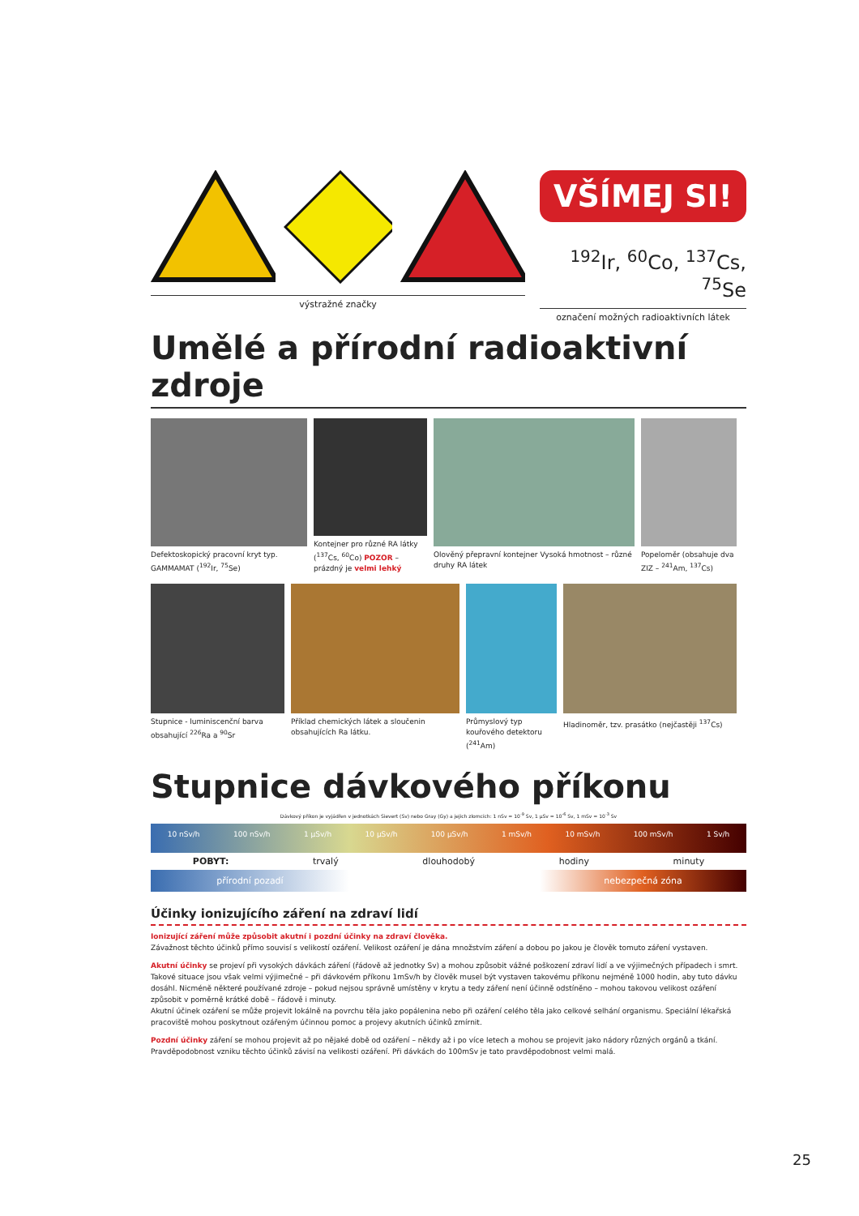výstražné značky
VŠÍMEJ SI!
<sup>192</sup>Ir, <sup>60</sup>Co, <sup>137</sup>Cs, <sup>75</sup>Se
označení možných radioaktivních látek
Umělé a přírodní radioaktivní zdroje
Defektoskopický pracovní kryt typ. GAMMAMAT (<sup>192</sup>Ir, <sup>75</sup>Se)
Kontejner pro různé RA látky (<sup>137</sup>Cs, <sup>60</sup>Co) POZOR – prázdný je velmi lehký
Olověný přepravní kontejner Vysoká hmotnost – různé druhy RA látek
Popeloměr (obsahuje dva ZIZ – <sup>241</sup>Am, <sup>137</sup>Cs)
Stupnice - luminiscenční barva obsahující <sup>226</sup>Ra a <sup>90</sup>Sr
Příklad chemických látek a sloučenin obsahujících Ra látku.
Průmyslový typ kouřového detektoru (<sup>241</sup>Am)
Hladinoměr, tzv. prasátko (nejčastěji <sup>137</sup>Cs)
Stupnice dávkového příkonu
Dávkový příkon je vyjádřen v jednotkách Sievert (Sv) nebo Gray (Gy) a jejich zlomcích: 1 nSv = 10<sup>-9</sup> Sv, 1 µSv = 10<sup>-6</sup> Sv, 1 mSv = 10<sup>-3</sup> Sv
10 nSv/h 100 nSv/h 1 µSv/h 10 µSv/h 100 µSv/h 1 mSv/h 10 mSv/h 100 mSv/h 1 Sv/h
POBYT: trvalý dlouhodobý hodiny minuty
přírodní pozadí nebezpečná zóna
Účinky ionizujícího záření na zdraví lidí
Ionizující záření může způsobit akutní i pozdní účinky na zdraví člověka.
Závažnost těchto účinků přímo souvisí s velikostí ozáření. Velikost ozáření je dána množstvím záření a dobou po jakou je člověk tomuto záření vystaven.
Akutní účinky se projeví při vysokých dávkách záření (řádově až jednotky Sv) a mohou způsobit vážné poškození zdraví lidí a ve výjimečných případech i smrt. Takové situace jsou však velmi výjimečné – při dávkovém příkonu 1mSv/h by člověk musel být vystaven takovému příkonu nejméně 1000 hodin, aby tuto dávku dosáhl. Nicméně některé používané zdroje – pokud nejsou správně umístěny v krytu a tedy záření není účinně odstíněno – mohou takovou velikost ozáření způsobit v poměrně krátké době – řádově i minuty.
Akutní účinek ozáření se může projevit lokálně na povrchu těla jako popálenina nebo při ozáření celého těla jako celkové selhání organismu. Speciální lékařská pracoviště mohou poskytnout ozářeným účinnou pomoc a projevy akutních účinků zmírnit.
Pozdní účinky záření se mohou projevit až po nějaké době od ozáření – někdy až i po více letech a mohou se projevit jako nádory různých orgánů a tkání. Pravděpodobnost vzniku těchto účinků závisí na velikosti ozáření. Při dávkách do 100mSv je tato pravděpodobnost velmi malá.
25